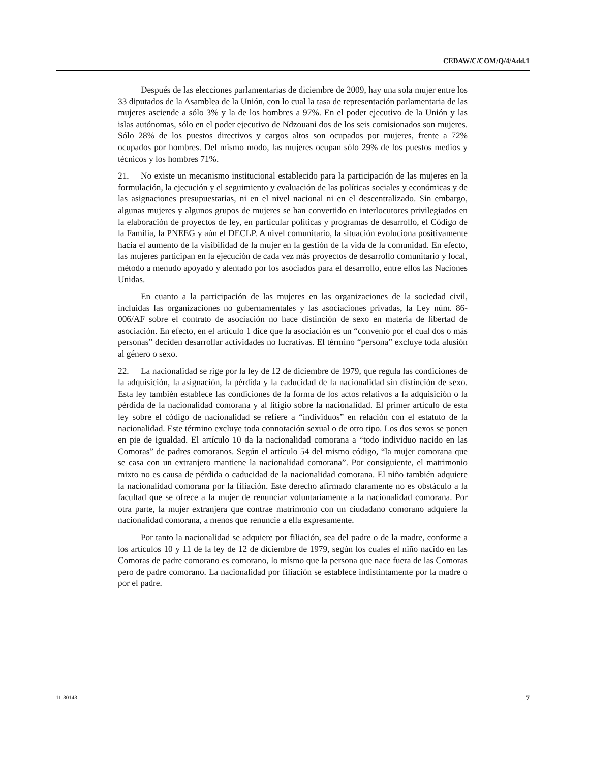CEDAW/C/COM/Q/4/Add.1
Después de las elecciones parlamentarias de diciembre de 2009, hay una sola mujer entre los 33 diputados de la Asamblea de la Unión, con lo cual la tasa de representación parlamentaria de las mujeres asciende a sólo 3% y la de los hombres a 97%. En el poder ejecutivo de la Unión y las islas autónomas, sólo en el poder ejecutivo de Ndzouani dos de los seis comisionados son mujeres. Sólo 28% de los puestos directivos y cargos altos son ocupados por mujeres, frente a 72% ocupados por hombres. Del mismo modo, las mujeres ocupan sólo 29% de los puestos medios y técnicos y los hombres 71%.
21. No existe un mecanismo institucional establecido para la participación de las mujeres en la formulación, la ejecución y el seguimiento y evaluación de las políticas sociales y económicas y de las asignaciones presupuestarias, ni en el nivel nacional ni en el descentralizado. Sin embargo, algunas mujeres y algunos grupos de mujeres se han convertido en interlocutores privilegiados en la elaboración de proyectos de ley, en particular políticas y programas de desarrollo, el Código de la Familia, la PNEEG y aún el DECLP. A nivel comunitario, la situación evoluciona positivamente hacia el aumento de la visibilidad de la mujer en la gestión de la vida de la comunidad. En efecto, las mujeres participan en la ejecución de cada vez más proyectos de desarrollo comunitario y local, método a menudo apoyado y alentado por los asociados para el desarrollo, entre ellos las Naciones Unidas.
En cuanto a la participación de las mujeres en las organizaciones de la sociedad civil, incluidas las organizaciones no gubernamentales y las asociaciones privadas, la Ley núm. 86-006/AF sobre el contrato de asociación no hace distinción de sexo en materia de libertad de asociación. En efecto, en el artículo 1 dice que la asociación es un “convenio por el cual dos o más personas” deciden desarrollar actividades no lucrativas. El término “persona” excluye toda alusión al género o sexo.
22. La nacionalidad se rige por la ley de 12 de diciembre de 1979, que regula las condiciones de la adquisición, la asignación, la pérdida y la caducidad de la nacionalidad sin distinción de sexo. Esta ley también establece las condiciones de la forma de los actos relativos a la adquisición o la pérdida de la nacionalidad comorana y al litigio sobre la nacionalidad. El primer artículo de esta ley sobre el código de nacionalidad se refiere a “individuos” en relación con el estatuto de la nacionalidad. Este término excluye toda connotación sexual o de otro tipo. Los dos sexos se ponen en pie de igualdad. El artículo 10 da la nacionalidad comorana a “todo individuo nacido en las Comoras” de padres comoranos. Según el artículo 54 del mismo código, “la mujer comorana que se casa con un extranjero mantiene la nacionalidad comorana”. Por consiguiente, el matrimonio mixto no es causa de pérdida o caducidad de la nacionalidad comorana. El niño también adquiere la nacionalidad comorana por la filiación. Este derecho afirmado claramente no es obstáculo a la facultad que se ofrece a la mujer de renunciar voluntariamente a la nacionalidad comorana. Por otra parte, la mujer extranjera que contrae matrimonio con un ciudadano comorano adquiere la nacionalidad comorana, a menos que renuncie a ella expresamente.
Por tanto la nacionalidad se adquiere por filiación, sea del padre o de la madre, conforme a los artículos 10 y 11 de la ley de 12 de diciembre de 1979, según los cuales el niño nacido en las Comoras de padre comorano es comorano, lo mismo que la persona que nace fuera de las Comoras pero de padre comorano. La nacionalidad por filiación se establece indistintamente por la madre o por el padre.
11-30143 7